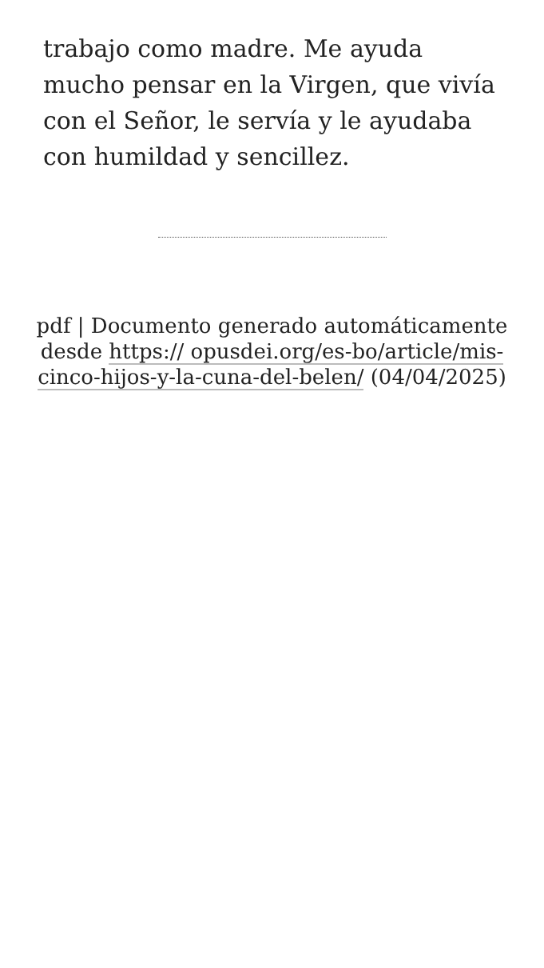trabajo como madre. Me ayuda mucho pensar en la Virgen, que vivía con el Señor, le servía y le ayudaba con humildad y sencillez.
pdf | Documento generado automáticamente desde https:// opusdei.org/es-bo/article/mis-cinco-hijos-y-la-cuna-del-belen/ (04/04/2025)